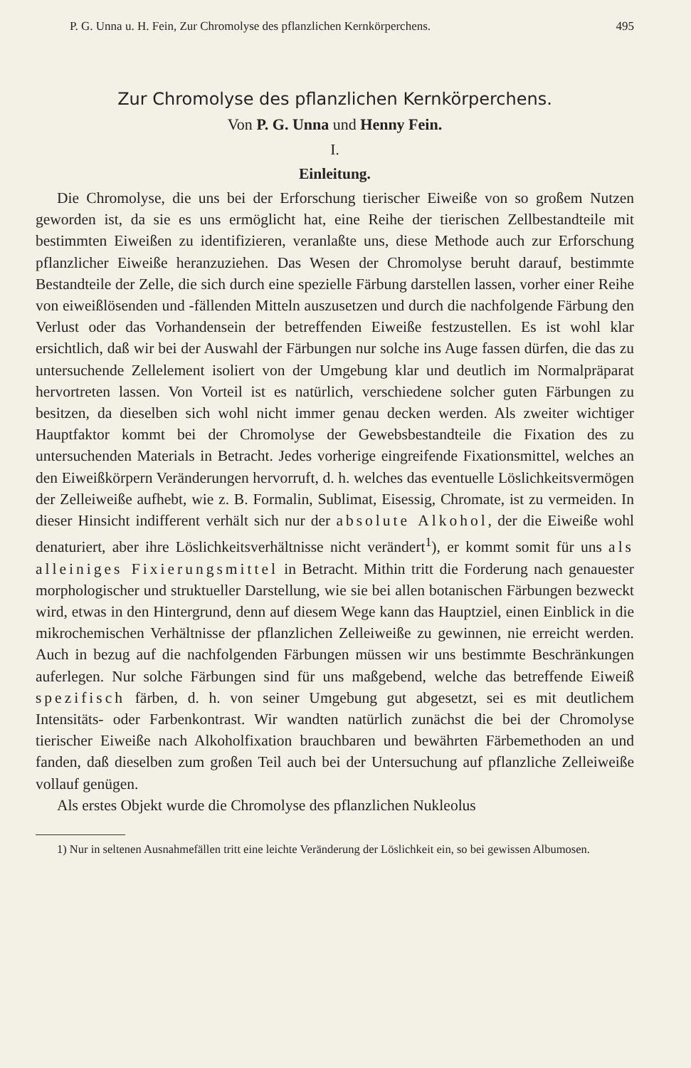P. G. Unna u. H. Fein, Zur Chromolyse des pflanzlichen Kernkörperchens. 495
Zur Chromolyse des pflanzlichen Kernkörperchens.
Von P. G. Unna und Henny Fein.
I.
Einleitung.
Die Chromolyse, die uns bei der Erforschung tierischer Eiweiße von so großem Nutzen geworden ist, da sie es uns ermöglicht hat, eine Reihe der tierischen Zellbestandteile mit bestimmten Eiweißen zu identifizieren, veranlaßte uns, diese Methode auch zur Erforschung pflanzlicher Eiweiße heranzuziehen. Das Wesen der Chromolyse beruht darauf, bestimmte Bestandteile der Zelle, die sich durch eine spezielle Färbung darstellen lassen, vorher einer Reihe von eiweißlösenden und -fällenden Mitteln auszusetzen und durch die nachfolgende Färbung den Verlust oder das Vorhandensein der betreffenden Eiweiße festzustellen. Es ist wohl klar ersichtlich, daß wir bei der Auswahl der Färbungen nur solche ins Auge fassen dürfen, die das zu untersuchende Zellelement isoliert von der Umgebung klar und deutlich im Normalpräparat hervortreten lassen. Von Vorteil ist es natürlich, verschiedene solcher guten Färbungen zu besitzen, da dieselben sich wohl nicht immer genau decken werden. Als zweiter wichtiger Hauptfaktor kommt bei der Chromolyse der Gewebsbestandteile die Fixation des zu untersuchenden Materials in Betracht. Jedes vorherige eingreifende Fixationsmittel, welches an den Eiweißkörpern Veränderungen hervorruft, d. h. welches das eventuelle Löslichkeitsvermögen der Zelleiweiße aufhebt, wie z. B. Formalin, Sublimat, Eisessig, Chromate, ist zu vermeiden. In dieser Hinsicht indifferent verhält sich nur der absolute Alkohol, der die Eiweiße wohl denaturiert, aber ihre Löslichkeitsverhältnisse nicht verändert<sup>1</sup>), er kommt somit für uns als alleiniges Fixierungsmittel in Betracht. Mithin tritt die Forderung nach genauester morphologischer und struktueller Darstellung, wie sie bei allen botanischen Färbungen bezweckt wird, etwas in den Hintergrund, denn auf diesem Wege kann das Hauptziel, einen Einblick in die mikrochemischen Verhältnisse der pflanzlichen Zelleiweiße zu gewinnen, nie erreicht werden. Auch in bezug auf die nachfolgenden Färbungen müssen wir uns bestimmte Beschränkungen auferlegen. Nur solche Färbungen sind für uns maßgebend, welche das betreffende Eiweiß spezifisch färben, d. h. von seiner Umgebung gut abgesetzt, sei es mit deutlichem Intensitäts- oder Farbenkontrast. Wir wandten natürlich zunächst die bei der Chromolyse tierischer Eiweiße nach Alkoholfixation brauchbaren und bewährten Färbemethoden an und fanden, daß dieselben zum großen Teil auch bei der Untersuchung auf pflanzliche Zelleiweiße vollauf genügen.
Als erstes Objekt wurde die Chromolyse des pflanzlichen Nukleolus
1) Nur in seltenen Ausnahmefällen tritt eine leichte Veränderung der Löslichkeit ein, so bei gewissen Albumosen.